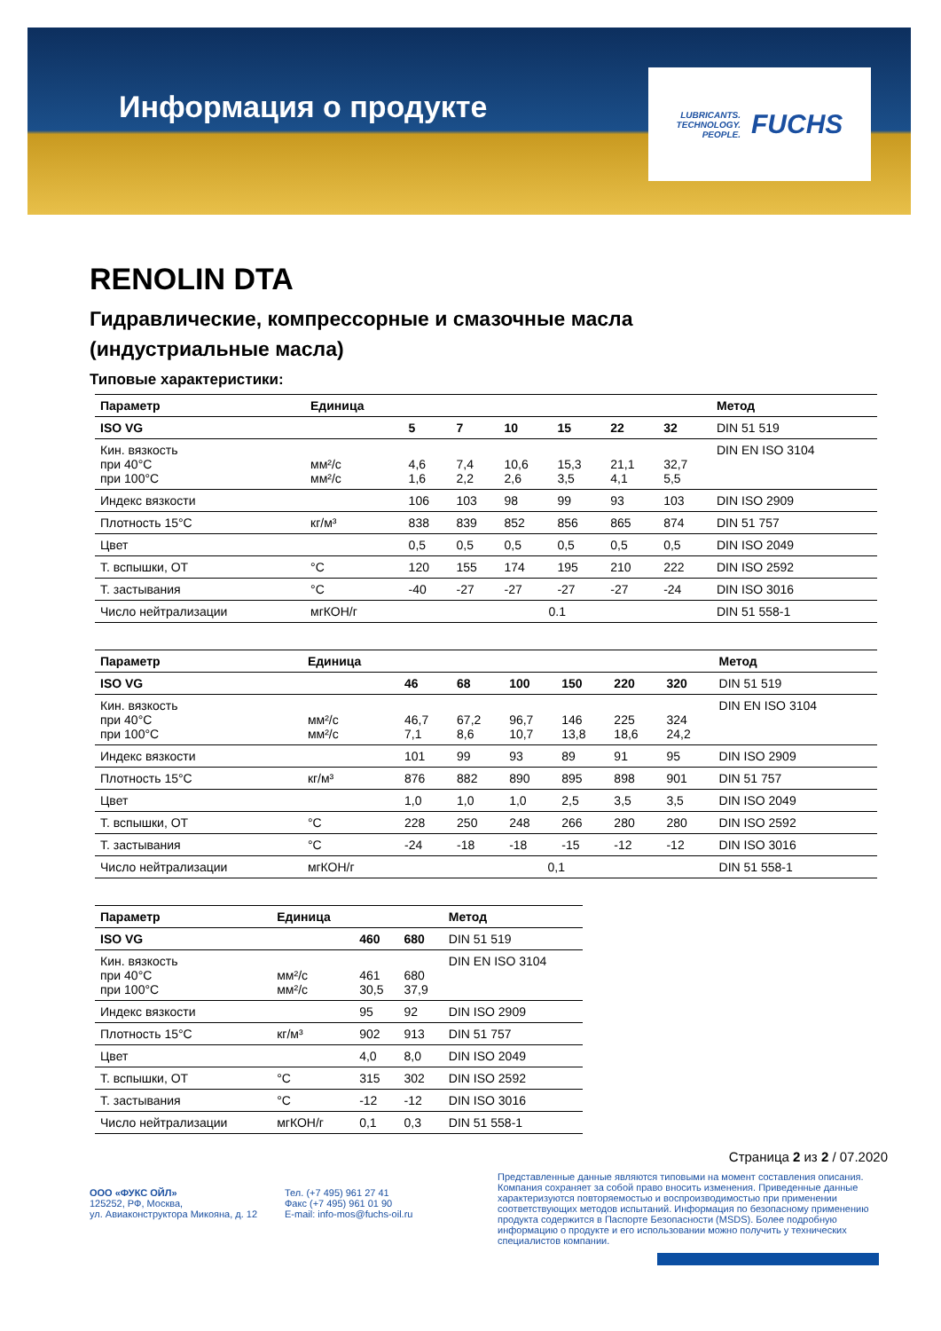Информация о продукте
LUBRICANTS.
TECHNOLOGY.
PEOPLE.
FUCHS
RENOLIN DTA
Гидравлические, компрессорные и смазочные масла
(индустриальные масла)
Типовые характеристики:
| Параметр | Единица | | | | | | | Метод |
| --- | --- | --- | --- | --- | --- | --- | --- | --- |
| ISO VG | | 5 | 7 | 10 | 15 | 22 | 32 | DIN 51 519 |
| Кин. вязкость при 40°C при 100°C | мм²/с мм²/с | 4,6 1,6 | 7,4 2,2 | 10,6 2,6 | 15,3 3,5 | 21,1 4,1 | 32,7 5,5 | DIN EN ISO 3104 |
| Индекс вязкости | | 106 | 103 | 98 | 99 | 93 | 103 | DIN ISO 2909 |
| Плотность 15°C | кг/м³ | 838 | 839 | 852 | 856 | 865 | 874 | DIN 51 757 |
| Цвет | | 0,5 | 0,5 | 0,5 | 0,5 | 0,5 | 0,5 | DIN ISO 2049 |
| Т. вспышки, ОТ | °C | 120 | 155 | 174 | 195 | 210 | 222 | DIN ISO 2592 |
| Т. застывания | °C | -40 | -27 | -27 | -27 | -27 | -24 | DIN ISO 3016 |
| Число нейтрализации | мгКОН/г | 0.1 | | | | | | DIN 51 558-1 |
| Параметр | Единица | | | | | | | Метод |
| --- | --- | --- | --- | --- | --- | --- | --- | --- |
| ISO VG | | 46 | 68 | 100 | 150 | 220 | 320 | DIN 51 519 |
| Кин. вязкость при 40°C при 100°C | мм²/с мм²/с | 46,7 7,1 | 67,2 8,6 | 96,7 10,7 | 146 13,8 | 225 18,6 | 324 24,2 | DIN EN ISO 3104 |
| Индекс вязкости | | 101 | 99 | 93 | 89 | 91 | 95 | DIN ISO 2909 |
| Плотность 15°C | кг/м³ | 876 | 882 | 890 | 895 | 898 | 901 | DIN 51 757 |
| Цвет | | 1,0 | 1,0 | 1,0 | 2,5 | 3,5 | 3,5 | DIN ISO 2049 |
| Т. вспышки, ОТ | °C | 228 | 250 | 248 | 266 | 280 | 280 | DIN ISO 2592 |
| Т. застывания | °C | -24 | -18 | -18 | -15 | -12 | -12 | DIN ISO 3016 |
| Число нейтрализации | мгКОН/г | 0,1 | | | | | | DIN 51 558-1 |
| Параметр | Единица | | | Метод |
| --- | --- | --- | --- | --- |
| ISO VG | | 460 | 680 | DIN 51 519 |
| Кин. вязкость при 40°C при 100°C | мм²/с мм²/с | 461 30,5 | 680 37,9 | DIN EN ISO 3104 |
| Индекс вязкости | | 95 | 92 | DIN ISO 2909 |
| Плотность 15°C | кг/м³ | 902 | 913 | DIN 51 757 |
| Цвет | | 4,0 | 8,0 | DIN ISO 2049 |
| Т. вспышки, ОТ | °C | 315 | 302 | DIN ISO 2592 |
| Т. застывания | °C | -12 | -12 | DIN ISO 3016 |
| Число нейтрализации | мгКОН/г | 0,1 | 0,3 | DIN 51 558-1 |
Страница 2 из 2 / 07.2020
ООО «ФУКС ОЙЛ»
125252, РФ, Москва,
ул. Авиаконструктора Микояна, д. 12
Тел. (+7 495) 961 27 41
Факс (+7 495) 961 01 90
E-mail: info-mos@fuchs-oil.ru
Представленные данные являются типовыми на момент составления описания. Компания сохраняет за собой право вносить изменения. Приведенные данные характеризуются повторяемостью и воспроизводимостью при применении соответствующих методов испытаний. Информация по безопасному применению продукта содержится в Паспорте Безопасности (MSDS). Более подробную информацию о продукте и его использовании можно получить у технических специалистов компании.